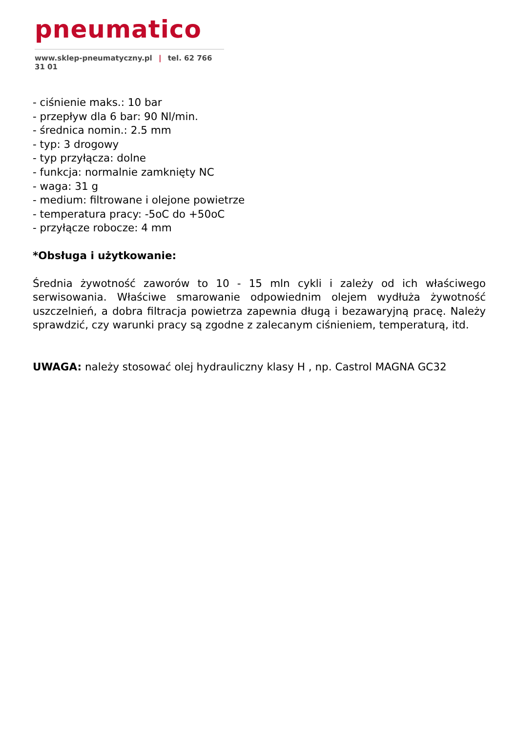pneumatico
www.sklep-pneumatyczny.pl | tel. 62 766 31 01
- ciśnienie maks.: 10 bar
- przepływ dla 6 bar: 90 Nl/min.
- średnica nomin.: 2.5 mm
- typ: 3 drogowy
- typ przyłącza: dolne
- funkcja: normalnie zamknięty NC
- waga: 31 g
- medium: filtrowane i olejone powietrze
- temperatura pracy: -5oC do +50oC
- przyłącze robocze: 4 mm
*Obsługa i użytkowanie:
Średnia żywotność zaworów to 10 - 15 mln cykli i zależy od ich właściwego serwisowania. Właściwe smarowanie odpowiednim olejem wydłuża żywotność uszczelnień, a dobra filtracja powietrza zapewnia długą i bezawaryjną pracę. Należy sprawdzić, czy warunki pracy są zgodne z zalecanym ciśnieniem, temperaturą, itd.
UWAGA: należy stosować olej hydrauliczny klasy H , np. Castrol MAGNA GC32